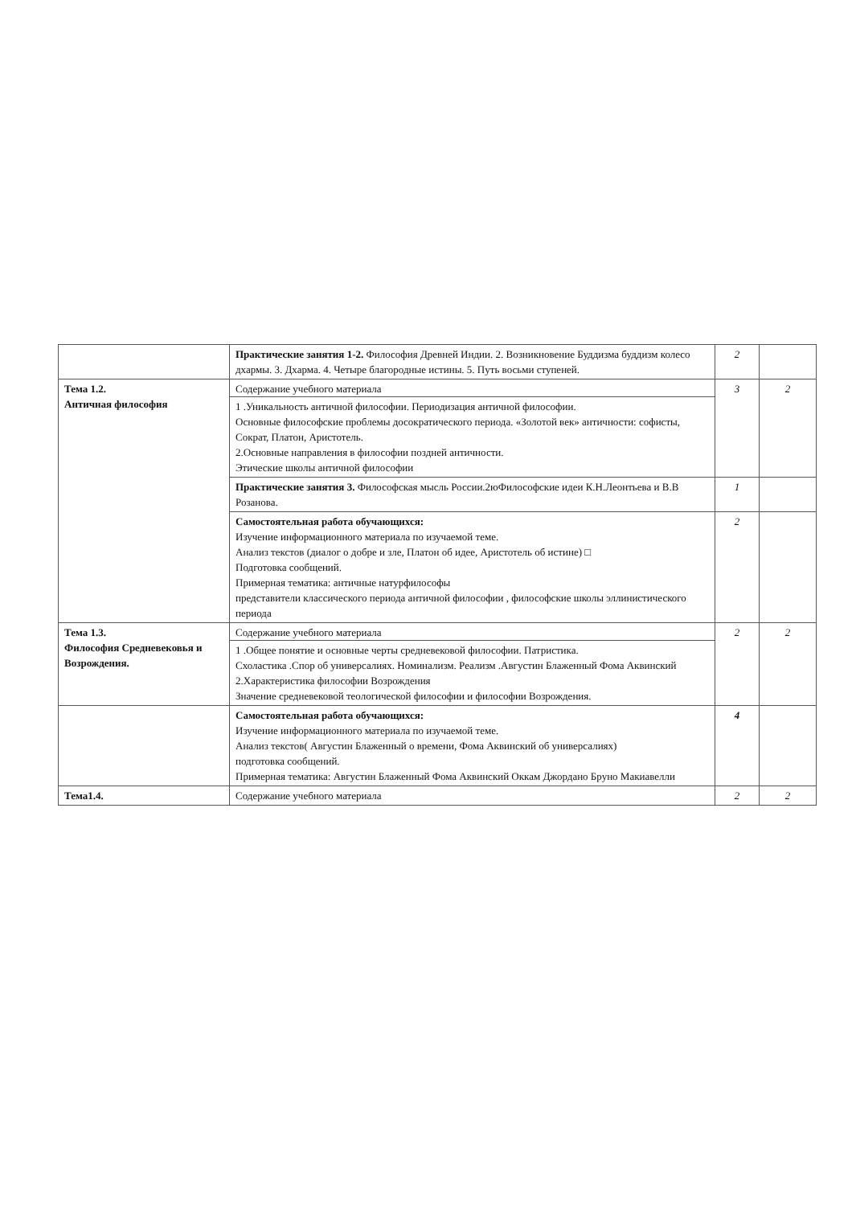| | Практические занятия 1-2. Философия Древней Индии. 2. Возникновение Буддизма буддизм колесо дхармы. 3. Дхарма. 4. Четыре благородные истины. 5. Путь восьми ступеней. | 2 | |
| Тема 1.2. Античная философия | Содержание учебного материала 1 .Уникальность античной философии. Периодизация античной философии. Основные философские проблемы досократического периода. «Золотой век» античности: софисты, Сократ, Платон, Аристотель. 2.Основные направления в философии поздней античности. Этические школы античной философии | 3 | 2 |
| | Практические занятия 3. Философская мысль России.2юФилософские идеи К.Н.Леонтьева и В.В Розанова. | 1 | |
| | Самостоятельная работа обучающихся: Изучение информационного материала по изучаемой теме. Анализ текстов (диалог о добре и зле, Платон об идее, Аристотель об истине) □ Подготовка сообщений. Примерная тематика: античные натурфилософы представители классического периода античной философии , философские школы эллинистического периода | 2 | |
| Тема 1.3. Философия Средневековья и Возрождения. | Содержание учебного материала 1 .Общее понятие и основные черты средневековой философии. Патристика. Схоластика .Спор об универсалиях. Номинализм. Реализм .Августин Блаженный Фома Аквинский 2.Характеристика философии Возрождения Значение средневековой теологической философии и философии Возрождения. | 2 | 2 |
| | Самостоятельная работа обучающихся: Изучение информационного материала по изучаемой теме. Анализ текстов( Августин Блаженный о времени, Фома Аквинский об универсалиях) подготовка сообщений. Примерная тематика: Августин Блаженный Фома Аквинский Оккам Джордано Бруно Макиавелли | 4 | |
| Тема1.4. | Содержание учебного материала | 2 | 2 |